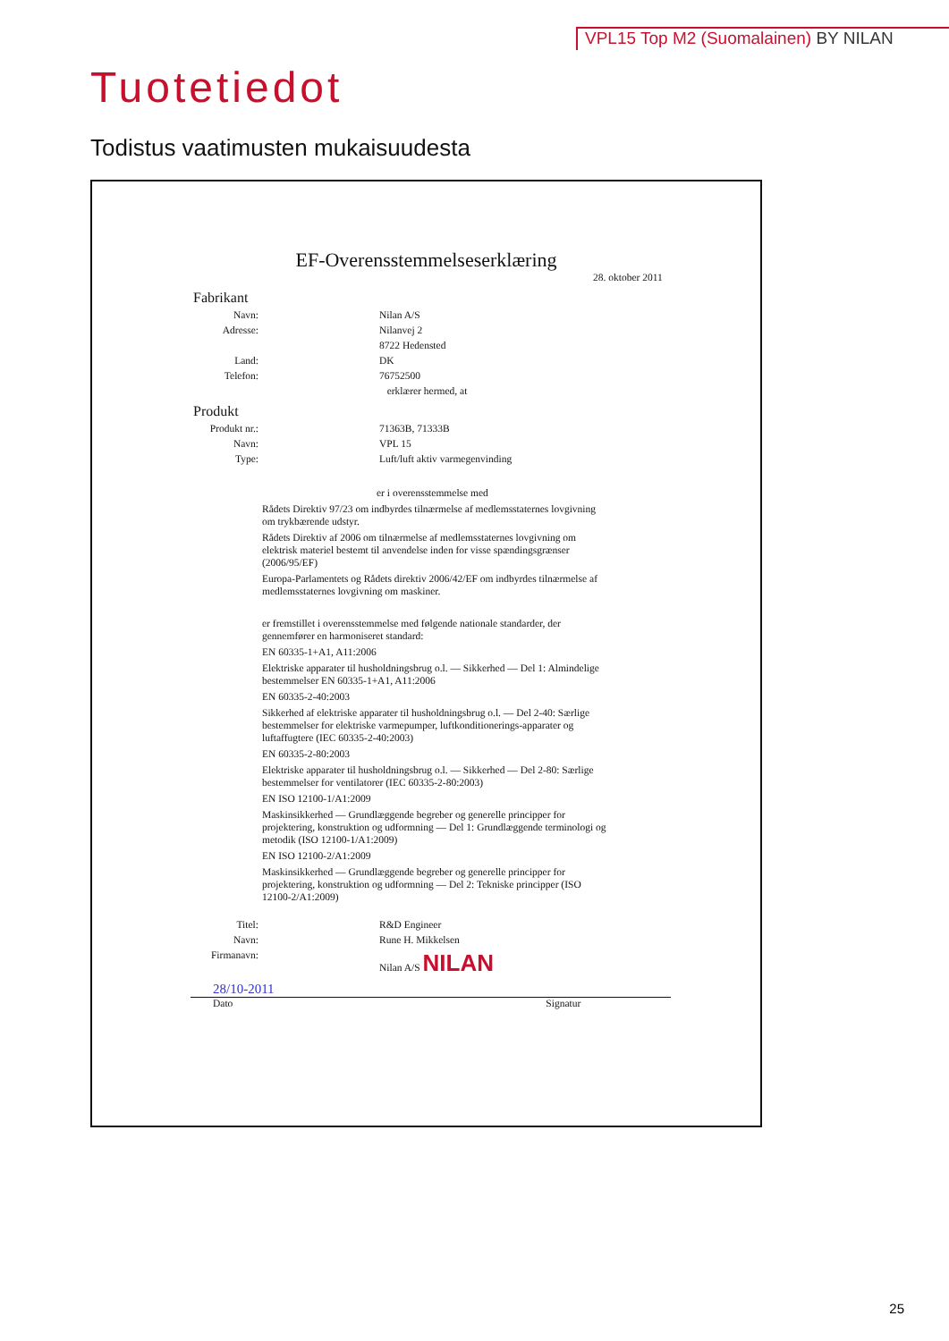VPL15 Top M2 (Suomalainen) BY NILAN
Tuotetiedot
Todistus vaatimusten mukaisuudesta
EF-Overensstemmelseserklæring
28. oktober 2011
Fabrikant
Navn: Nilan A/S
Adresse: Nilanvej 2
8722 Hedensted
Land: DK
Telefon: 76752500
erklærer hermed, at
Produkt
Produkt nr.: 71363B, 71333B
Navn: VPL 15
Type: Luft/luft aktiv varmegenvinding
er i overensstemmelse med
Rådets Direktiv 97/23 om indbyrdes tilnærmelse af medlemsstaternes lovgivning om trykbærende udstyr.
Rådets Direktiv af 2006 om tilnærmelse af medlemsstaternes lovgivning om elektrisk materiel bestemt til anvendelse inden for visse spændingsgrænser (2006/95/EF)
Europa-Parlamentets og Rådets direktiv 2006/42/EF om indbyrdes tilnærmelse af medlemsstaternes lovgivning om maskiner.
er fremstillet i overensstemmelse med følgende nationale standarder, der gennemfører en harmoniseret standard:
EN 60335-1+A1, A11:2006
Elektriske apparater til husholdningsbrug o.l. — Sikkerhed — Del 1: Almindelige bestemmelser EN 60335-1+A1, A11:2006
EN 60335-2-40:2003
Sikkerhed af elektriske apparater til husholdningsbrug o.l. — Del 2-40: Særlige bestemmelser for elektriske varmepumper, luftkonditionerings-apparater og luftaffugtere (IEC 60335-2-40:2003)
EN 60335-2-80:2003
Elektriske apparater til husholdningsbrug o.l. — Sikkerhed — Del 2-80: Særlige bestemmelser for ventilatorer (IEC 60335-2-80:2003)
EN ISO 12100-1/A1:2009
Maskinsikkerhed — Grundlæggende begreber og generelle principper for projektering, konstruktion og udformning — Del 1: Grundlæggende terminologi og metodik (ISO 12100-1/A1:2009)
EN ISO 12100-2/A1:2009
Maskinsikkerhed — Grundlæggende begreber og generelle principper for projektering, konstruktion og udformning — Del 2: Tekniske principper (ISO 12100-2/A1:2009)
Titel: R&D Engineer
Navn: Rune H. Mikkelsen
Firmanavn: Nilan A/S NILAN
28/10-2011
Dato Signatur
25